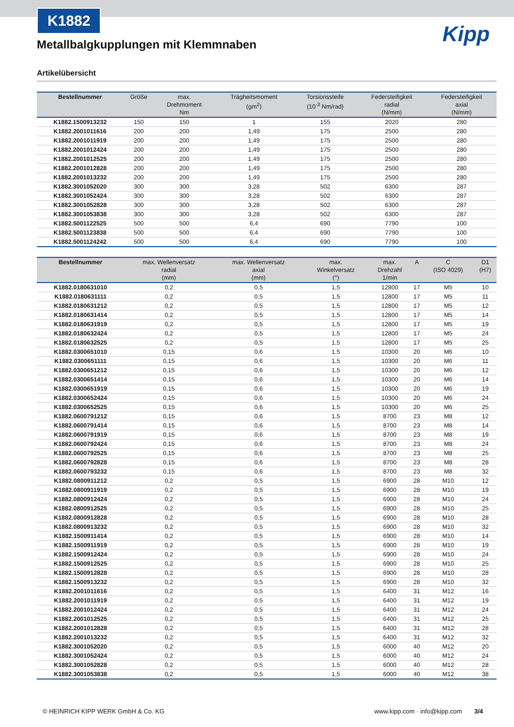K1882
Kipp
Metallbalgkupplungen mit Klemmnaben
Artikelübersicht
| Bestellnummer | Größe | max. Drehmoment Nm | Trägheitsmoment (gm<sup>2</sup>) | Torsionssteife (10<sup>-3</sup> Nm/rad) | Federsteifigkeit radial (N/mm) | Federsteifigkeit axial (N/mm) |
| --- | --- | --- | --- | --- | --- | --- |
| K1882.1500913232 | 150 | 150 | 1 | 155 | 2020 | 280 |
| K1882.2001011616 | 200 | 200 | 1,49 | 175 | 2500 | 280 |
| K1882.2001011919 | 200 | 200 | 1,49 | 175 | 2500 | 280 |
| K1882.2001012424 | 200 | 200 | 1,49 | 175 | 2500 | 280 |
| K1882.2001012525 | 200 | 200 | 1,49 | 175 | 2500 | 280 |
| K1882.2001012828 | 200 | 200 | 1,49 | 175 | 2500 | 280 |
| K1882.2001013232 | 200 | 200 | 1,49 | 175 | 2500 | 280 |
| K1882.3001052020 | 300 | 300 | 3,28 | 502 | 6300 | 287 |
| K1882.3001052424 | 300 | 300 | 3,28 | 502 | 6300 | 287 |
| K1882.3001052828 | 300 | 300 | 3,28 | 502 | 6300 | 287 |
| K1882.3001053838 | 300 | 300 | 3,28 | 502 | 6300 | 287 |
| K1882.5001122525 | 500 | 500 | 6,4 | 690 | 7790 | 100 |
| K1882.5001123838 | 500 | 500 | 6,4 | 690 | 7790 | 100 |
| K1882.5001124242 | 500 | 500 | 6,4 | 690 | 7790 | 100 |
| Bestellnummer | max. Wellenversatz radial (mm) | max. Wellenversatz axial (mm) | max. Winkelversatz (°) | max. Drehzahl 1/min | A | C (ISO 4029) | D1 (H7) |
| --- | --- | --- | --- | --- | --- | --- | --- |
| K1882.0180631010 | 0,2 | 0,5 | 1,5 | 12800 | 17 | M5 | 10 |
| K1882.0180631111 | 0,2 | 0,5 | 1,5 | 12800 | 17 | M5 | 11 |
| K1882.0180631212 | 0,2 | 0,5 | 1,5 | 12800 | 17 | M5 | 12 |
| K1882.0180631414 | 0,2 | 0,5 | 1,5 | 12800 | 17 | M5 | 14 |
| K1882.0180631919 | 0,2 | 0,5 | 1,5 | 12800 | 17 | M5 | 19 |
| K1882.0180632424 | 0,2 | 0,5 | 1,5 | 12800 | 17 | M5 | 24 |
| K1882.0180632525 | 0,2 | 0,5 | 1,5 | 12800 | 17 | M5 | 25 |
| K1882.0300651010 | 0,15 | 0,6 | 1,5 | 10300 | 20 | M6 | 10 |
| K1882.0300651111 | 0,15 | 0,6 | 1,5 | 10300 | 20 | M6 | 11 |
| K1882.0300651212 | 0,15 | 0,6 | 1,5 | 10300 | 20 | M6 | 12 |
| K1882.0300651414 | 0,15 | 0,6 | 1,5 | 10300 | 20 | M6 | 14 |
| K1882.0300651919 | 0,15 | 0,6 | 1,5 | 10300 | 20 | M6 | 19 |
| K1882.0300652424 | 0,15 | 0,6 | 1,5 | 10300 | 20 | M6 | 24 |
| K1882.0300652525 | 0,15 | 0,6 | 1,5 | 10300 | 20 | M6 | 25 |
| K1882.0600791212 | 0,15 | 0,6 | 1,5 | 8700 | 23 | M8 | 12 |
| K1882.0600791414 | 0,15 | 0,6 | 1,5 | 8700 | 23 | M8 | 14 |
| K1882.0600791919 | 0,15 | 0,6 | 1,5 | 8700 | 23 | M8 | 19 |
| K1882.0600792424 | 0,15 | 0,6 | 1,5 | 8700 | 23 | M8 | 24 |
| K1882.0600792525 | 0,15 | 0,6 | 1,5 | 8700 | 23 | M8 | 25 |
| K1882.0600792828 | 0,15 | 0,6 | 1,5 | 8700 | 23 | M8 | 28 |
| K1882.0600793232 | 0,15 | 0,6 | 1,5 | 8700 | 23 | M8 | 32 |
| K1882.0800911212 | 0,2 | 0,5 | 1,5 | 6900 | 28 | M10 | 12 |
| K1882.0800911919 | 0,2 | 0,5 | 1,5 | 6900 | 28 | M10 | 19 |
| K1882.0800912424 | 0,2 | 0,5 | 1,5 | 6900 | 28 | M10 | 24 |
| K1882.0800912525 | 0,2 | 0,5 | 1,5 | 6900 | 28 | M10 | 25 |
| K1882.0800912828 | 0,2 | 0,5 | 1,5 | 6900 | 28 | M10 | 28 |
| K1882.0800913232 | 0,2 | 0,5 | 1,5 | 6900 | 28 | M10 | 32 |
| K1882.1500911414 | 0,2 | 0,5 | 1,5 | 6900 | 28 | M10 | 14 |
| K1882.1500911919 | 0,2 | 0,5 | 1,5 | 6900 | 28 | M10 | 19 |
| K1882.1500912424 | 0,2 | 0,5 | 1,5 | 6900 | 28 | M10 | 24 |
| K1882.1500912525 | 0,2 | 0,5 | 1,5 | 6900 | 28 | M10 | 25 |
| K1882.1500912828 | 0,2 | 0,5 | 1,5 | 6900 | 28 | M10 | 28 |
| K1882.1500913232 | 0,2 | 0,5 | 1,5 | 6900 | 28 | M10 | 32 |
| K1882.2001011616 | 0,2 | 0,5 | 1,5 | 6400 | 31 | M12 | 16 |
| K1882.2001011919 | 0,2 | 0,5 | 1,5 | 6400 | 31 | M12 | 19 |
| K1882.2001012424 | 0,2 | 0,5 | 1,5 | 6400 | 31 | M12 | 24 |
| K1882.2001012525 | 0,2 | 0,5 | 1,5 | 6400 | 31 | M12 | 25 |
| K1882.2001012828 | 0,2 | 0,5 | 1,5 | 6400 | 31 | M12 | 28 |
| K1882.2001013232 | 0,2 | 0,5 | 1,5 | 6400 | 31 | M12 | 32 |
| K1882.3001052020 | 0,2 | 0,5 | 1,5 | 6000 | 40 | M12 | 20 |
| K1882.3001052424 | 0,2 | 0,5 | 1,5 | 6000 | 40 | M12 | 24 |
| K1882.3001052828 | 0,2 | 0,5 | 1,5 | 6000 | 40 | M12 | 28 |
| K1882.3001053838 | 0,2 | 0,5 | 1,5 | 6000 | 40 | M12 | 38 |
© HEINRICH KIPP WERK GmbH & Co. KG www.kipp.com · info@kipp.com 3/4